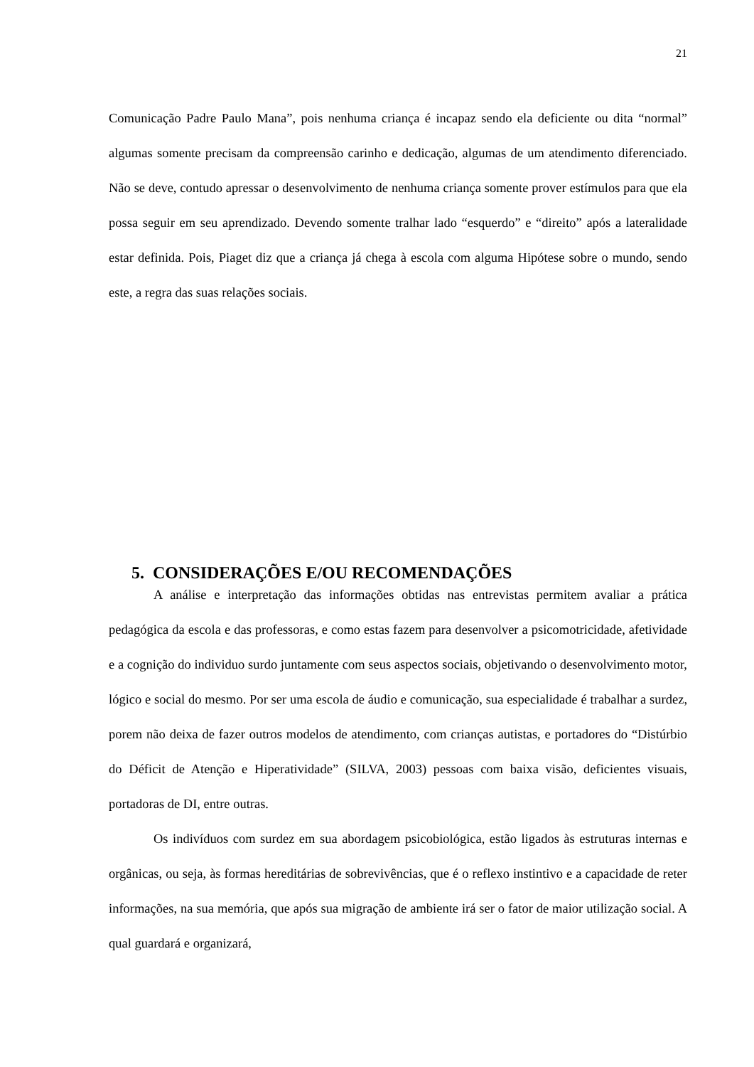21
Comunicação Padre Paulo Mana”, pois nenhuma criança é incapaz sendo ela deficiente ou dita “normal” algumas somente precisam da compreensão carinho e dedicação, algumas de um atendimento diferenciado. Não se deve, contudo apressar o desenvolvimento de nenhuma criança somente prover estímulos para que ela possa seguir em seu aprendizado. Devendo somente tralhar lado “esquerdo” e “direito” após a lateralidade estar definida. Pois, Piaget diz que a criança já chega à escola com alguma Hipótese sobre o mundo, sendo este, a regra das suas relações sociais.
5. CONSIDERAÇÕES E/OU RECOMENDAÇÕES
A análise e interpretação das informações obtidas nas entrevistas permitem avaliar a prática pedagógica da escola e das professoras, e como estas fazem para desenvolver a psicomotricidade, afetividade e a cognição do individuo surdo juntamente com seus aspectos sociais, objetivando o desenvolvimento motor, lógico e social do mesmo. Por ser uma escola de áudio e comunicação, sua especialidade é trabalhar a surdez, porem não deixa de fazer outros modelos de atendimento, com crianças autistas, e portadores do “Distúrbio do Déficit de Atenção e Hiperatividade” (SILVA, 2003) pessoas com baixa visão, deficientes visuais, portadoras de DI, entre outras.
Os indivíduos com surdez em sua abordagem psicobiológica, estão ligados às estruturas internas e orgânicas, ou seja, às formas hereditárias de sobrevivências, que é o reflexo instintivo e a capacidade de reter informações, na sua memória, que após sua migração de ambiente irá ser o fator de maior utilização social. A qual guardará e organizará,